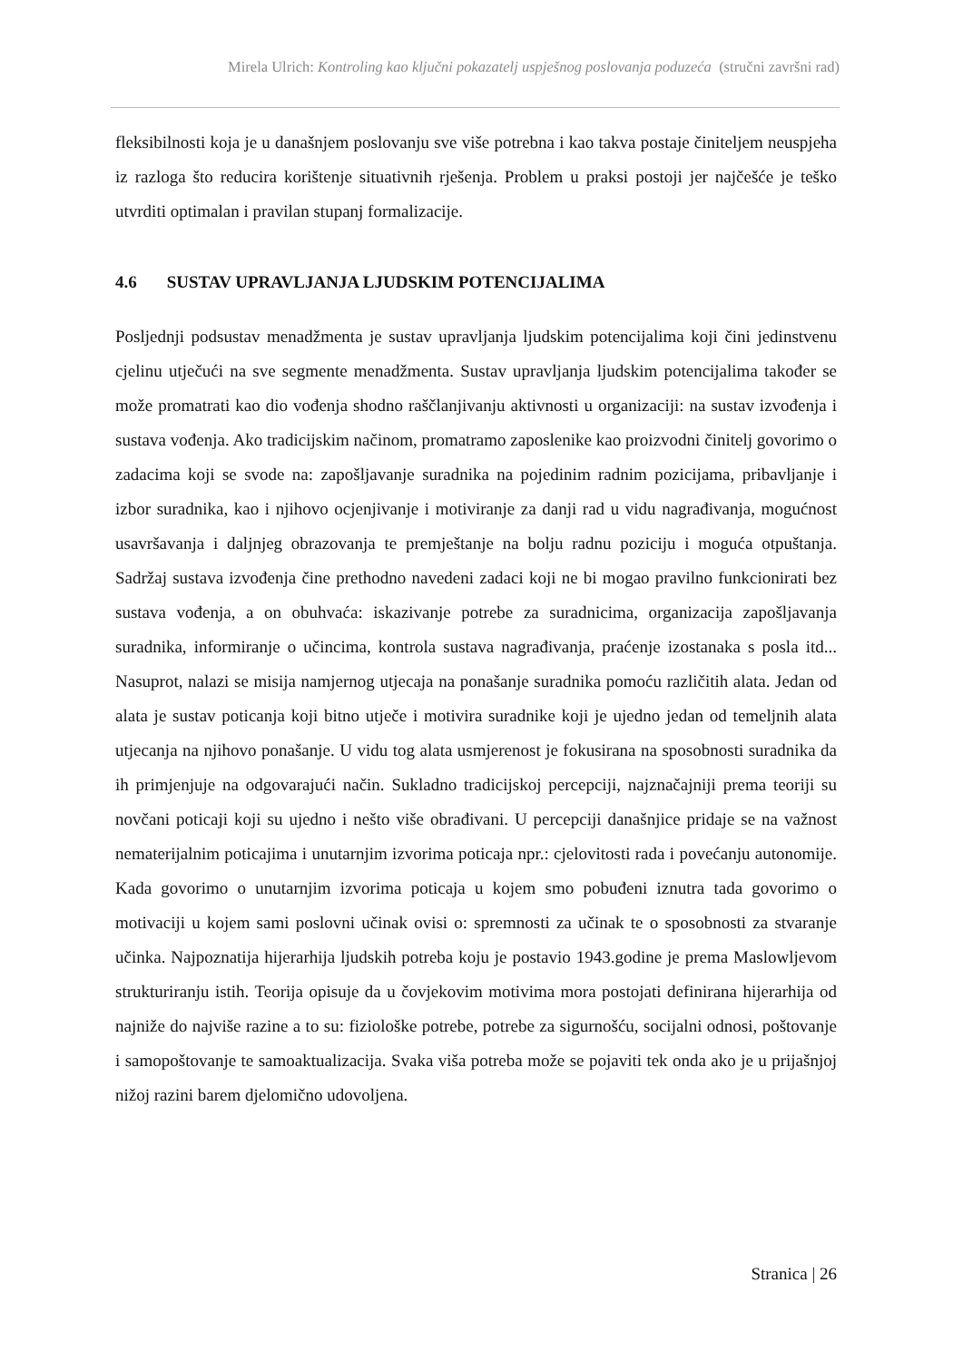Mirela Ulrich: Kontroling kao ključni pokazatelj uspješnog poslovanja poduzeća (stručni završni rad)
fleksibilnosti koja je u današnjem poslovanju sve više potrebna i kao takva postaje činiteljem neuspjeha iz razloga što reducira korištenje situativnih rješenja. Problem u praksi postoji jer najčešće je teško utvrditi optimalan i pravilan stupanj formalizacije.
4.6 SUSTAV UPRAVLJANJA LJUDSKIM POTENCIJALIMA
Posljednji podsustav menadžmenta je sustav upravljanja ljudskim potencijalima koji čini jedinstvenu cjelinu utječući na sve segmente menadžmenta. Sustav upravljanja ljudskim potencijalima također se može promatrati kao dio vođenja shodno raščlanjivanju aktivnosti u organizaciji: na sustav izvođenja i sustava vođenja. Ako tradicijskim načinom, promatramo zaposlenike kao proizvodni činitelj govorimo o zadacima koji se svode na: zapošljavanje suradnika na pojedinim radnim pozicijama, pribavljanje i izbor suradnika, kao i njihovo ocjenjivanje i motiviranje za danji rad u vidu nagrađivanja, mogućnost usavršavanja i daljnjeg obrazovanja te premještanje na bolju radnu poziciju i moguća otpuštanja. Sadržaj sustava izvođenja čine prethodno navedeni zadaci koji ne bi mogao pravilno funkcionirati bez sustava vođenja, a on obuhvaća: iskazivanje potrebe za suradnicima, organizacija zapošljavanja suradnika, informiranje o učincima, kontrola sustava nagrađivanja, praćenje izostanaka s posla itd... Nasuprot, nalazi se misija namjernog utjecaja na ponašanje suradnika pomoću različitih alata. Jedan od alata je sustav poticanja koji bitno utječe i motivira suradnike koji je ujedno jedan od temeljnih alata utjecanja na njihovo ponašanje. U vidu tog alata usmjerenost je fokusirana na sposobnosti suradnika da ih primjenjuje na odgovarajući način. Sukladno tradicijskoj percepciji, najznačajniji prema teoriji su novčani poticaji koji su ujedno i nešto više obrađivani. U percepciji današnjice pridaje se na važnost nematerijalnim poticajima i unutarnjim izvorima poticaja npr.: cjelovitosti rada i povećanju autonomije. Kada govorimo o unutarnjim izvorima poticaja u kojem smo pobuđeni iznutra tada govorimo o motivaciji u kojem sami poslovni učinak ovisi o: spremnosti za učinak te o sposobnosti za stvaranje učinka. Najpoznatija hijerarhija ljudskih potreba koju je postavio 1943.godine je prema Maslowljevom strukturiranju istih. Teorija opisuje da u čovjekovim motivima mora postojati definirana hijerarhija od najniže do najviše razine a to su: fiziološke potrebe, potrebe za sigurnošću, socijalni odnosi, poštovanje i samopoštovanje te samoaktualizacija. Svaka viša potreba može se pojaviti tek onda ako je u prijašnjoj nižoj razini barem djelomično udovoljena.
Stranica | 26